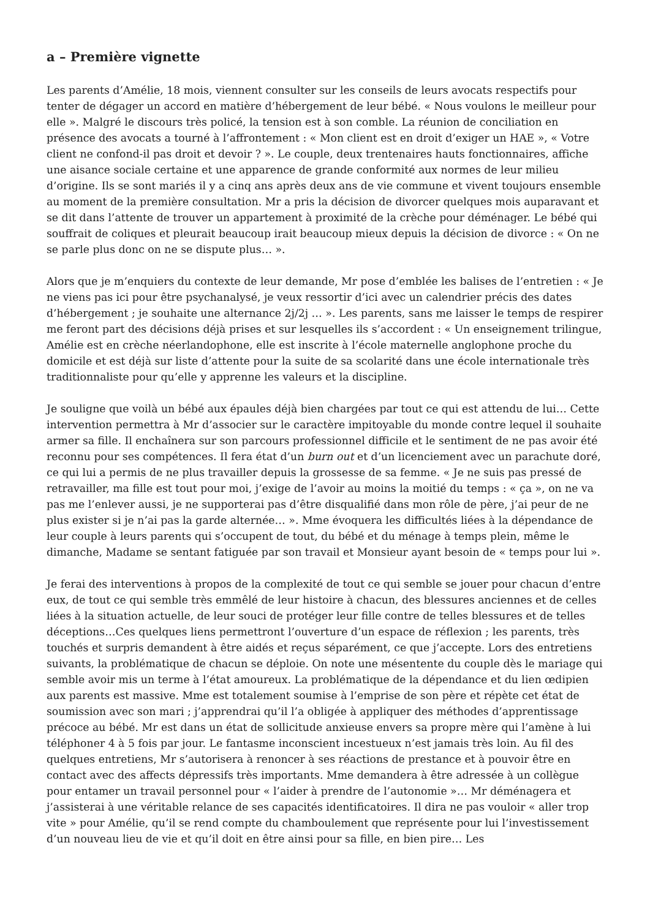a – Première vignette
Les parents d’Amélie, 18 mois, viennent consulter sur les conseils de leurs avocats respectifs pour tenter de dégager un accord en matière d’hébergement de leur bébé. « Nous voulons le meilleur pour elle ». Malgré le discours très policé, la tension est à son comble. La réunion de conciliation en présence des avocats a tourné à l’affrontement : « Mon client est en droit d’exiger un HAE », « Votre client ne confond-il pas droit et devoir ? ». Le couple, deux trentenaires hauts fonctionnaires, affiche une aisance sociale certaine et une apparence de grande conformité aux normes de leur milieu d’origine. Ils se sont mariés il y a cinq ans après deux ans de vie commune et vivent toujours ensemble au moment de la première consultation. Mr a pris la décision de divorcer quelques mois auparavant et se dit dans l’attente de trouver un appartement à proximité de la crèche pour déménager. Le bébé qui souffrait de coliques et pleurait beaucoup irait beaucoup mieux depuis la décision de divorce : « On ne se parle plus donc on ne se dispute plus… ».
Alors que je m’enquiers du contexte de leur demande, Mr pose d’emblée les balises de l’entretien : « Je ne viens pas ici pour être psychanalysé, je veux ressortir d’ici avec un calendrier précis des dates d’hébergement ; je souhaite une alternance 2j/2j … ». Les parents, sans me laisser le temps de respirer me feront part des décisions déjà prises et sur lesquelles ils s’accordent : « Un enseignement trilingue, Amélie est en crèche néerlandophone, elle est inscrite à l’école maternelle anglophone proche du domicile et est déjà sur liste d’attente pour la suite de sa scolarité dans une école internationale très traditionnaliste pour qu’elle y apprenne les valeurs et la discipline.
Je souligne que voilà un bébé aux épaules déjà bien chargées par tout ce qui est attendu de lui… Cette intervention permettra à Mr d’associer sur le caractère impitoyable du monde contre lequel il souhaite armer sa fille. Il enchaînera sur son parcours professionnel difficile et le sentiment de ne pas avoir été reconnu pour ses compétences. Il fera état d’un burn out et d’un licenciement avec un parachute doré, ce qui lui a permis de ne plus travailler depuis la grossesse de sa femme. « Je ne suis pas pressé de retravailler, ma fille est tout pour moi, j’exige de l’avoir au moins la moitié du temps : « ça », on ne va pas me l’enlever aussi, je ne supporterai pas d’être disqualifié dans mon rôle de père, j’ai peur de ne plus exister si je n’ai pas la garde alternée… ». Mme évoquera les difficultés liées à la dépendance de leur couple à leurs parents qui s’occupent de tout, du bébé et du ménage à temps plein, même le dimanche, Madame se sentant fatiguée par son travail et Monsieur ayant besoin de « temps pour lui ».
Je ferai des interventions à propos de la complexité de tout ce qui semble se jouer pour chacun d’entre eux, de tout ce qui semble très emmêlé de leur histoire à chacun, des blessures anciennes et de celles liées à la situation actuelle, de leur souci de protéger leur fille contre de telles blessures et de telles déceptions…Ces quelques liens permettront l’ouverture d’un espace de réflexion ; les parents, très touchés et surpris demandent à être aidés et reçus séparément, ce que j’accepte. Lors des entretiens suivants, la problématique de chacun se déploie. On note une mésentente du couple dès le mariage qui semble avoir mis un terme à l’état amoureux. La problématique de la dépendance et du lien œdipien aux parents est massive. Mme est totalement soumise à l’emprise de son père et répète cet état de soumission avec son mari ; j’apprendrai qu’il l’a obligée à appliquer des méthodes d’apprentissage précoce au bébé. Mr est dans un état de sollicitude anxieuse envers sa propre mère qui l’amène à lui téléphoner 4 à 5 fois par jour. Le fantasme inconscient incestueux n’est jamais très loin. Au fil des quelques entretiens, Mr s’autorisera à renoncer à ses réactions de prestance et à pouvoir être en contact avec des affects dépressifs très importants. Mme demandera à être adressée à un collègue pour entamer un travail personnel pour « l’aider à prendre de l’autonomie »… Mr déménagera et j’assisterai à une véritable relance de ses capacités identificatoires. Il dira ne pas vouloir « aller trop vite » pour Amélie, qu’il se rend compte du chamboulement que représente pour lui l’investissement d’un nouveau lieu de vie et qu’il doit en être ainsi pour sa fille, en bien pire… Les